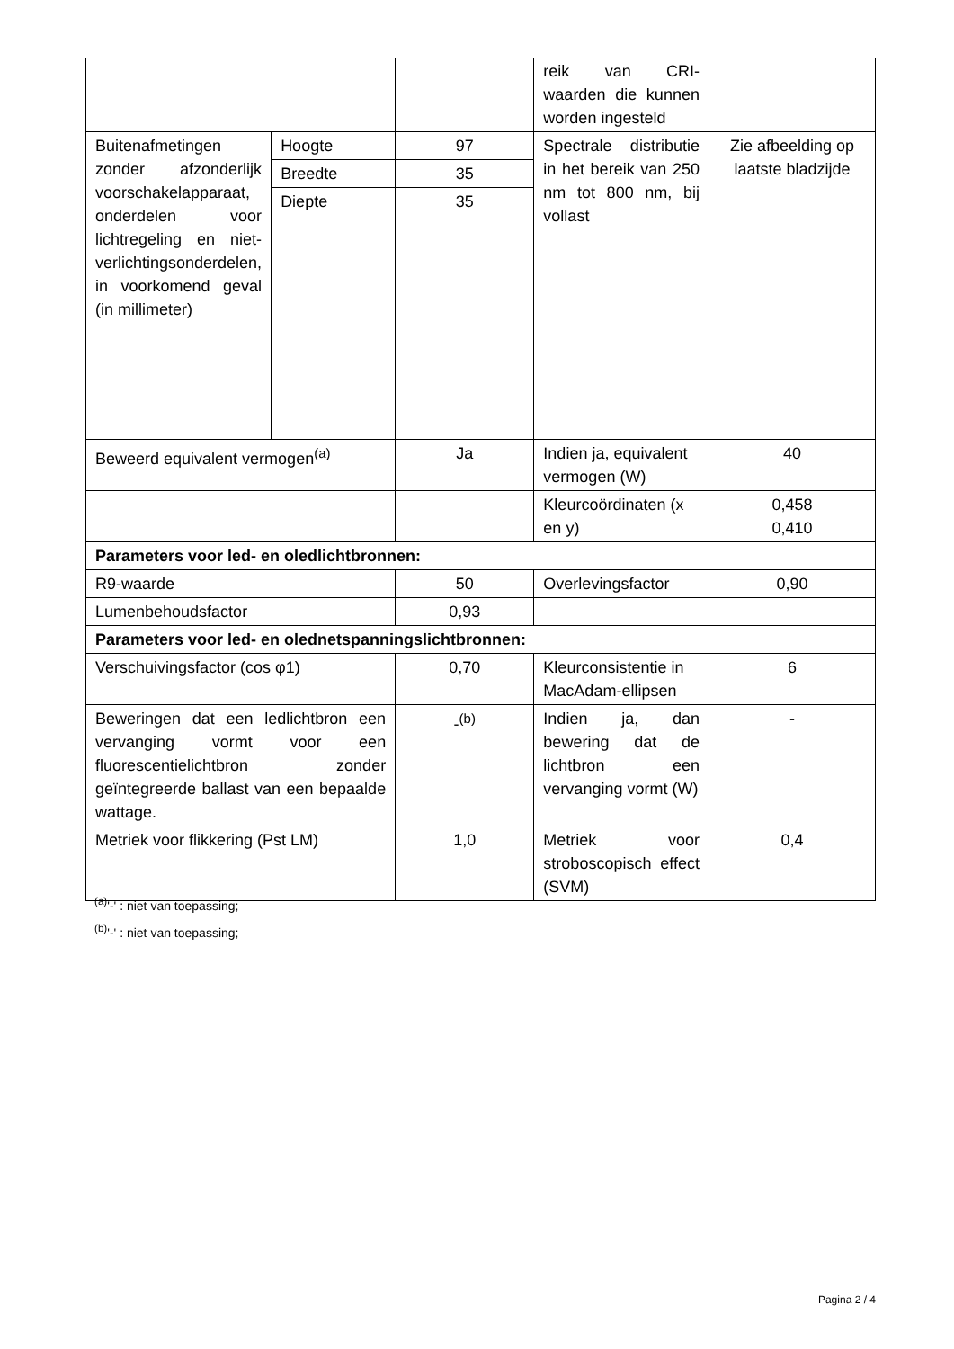| | | | reik van CRI-waarden die kunnen worden ingesteld | |
| Buitenafmetingen zonder afzonderlijk voorschakelapparaat, onderdelen voor lichtregeling en niet-verlichtingsonderdelen, in voorkomend geval (in millimeter) | Hoogte | 97 | Spectrale distributie in het bereik van 250 nm tot 800 nm, bij vollast | Zie afbeelding op laatste bladzijde |
| | Breedte | 35 | | |
| | Diepte | 35 | | |
| Beweerd equivalent vermogen<sup>(a)</sup> | | Ja | Indien ja, equivalent vermogen (W) | 40 |
| | | | Kleurcoördinaten (x en y) | 0,458 0,410 |
| Parameters voor led- en oledlichtbronnen: | | | | |
| R9-waarde | | 50 | Overlevingsfactor | 0,90 |
| Lumenbehoudsfactor | | 0,93 | | |
| Parameters voor led- en olednetspanningslichtbronnen: | | | | |
| Verschuivingsfactor (cos φ1) | | 0,70 | Kleurconsistentie in MacAdam-ellipsen | 6 |
| Beweringen dat een ledlichtbron een vervanging vormt voor een fluorescentielichtbron zonder geïntegreerde ballast van een bepaalde wattage. | | -<sup>(b)</sup> | Indien ja, dan bewering dat de lichtbron een vervanging vormt (W) | - |
| Metriek voor flikkering (Pst LM) | | 1,0 | Metriek voor stroboscopisch effect (SVM) | 0,4 |
<sup>(a)</sup> '-' : niet van toepassing;
<sup>(b)</sup> '-' : niet van toepassing;
Pagina 2 / 4